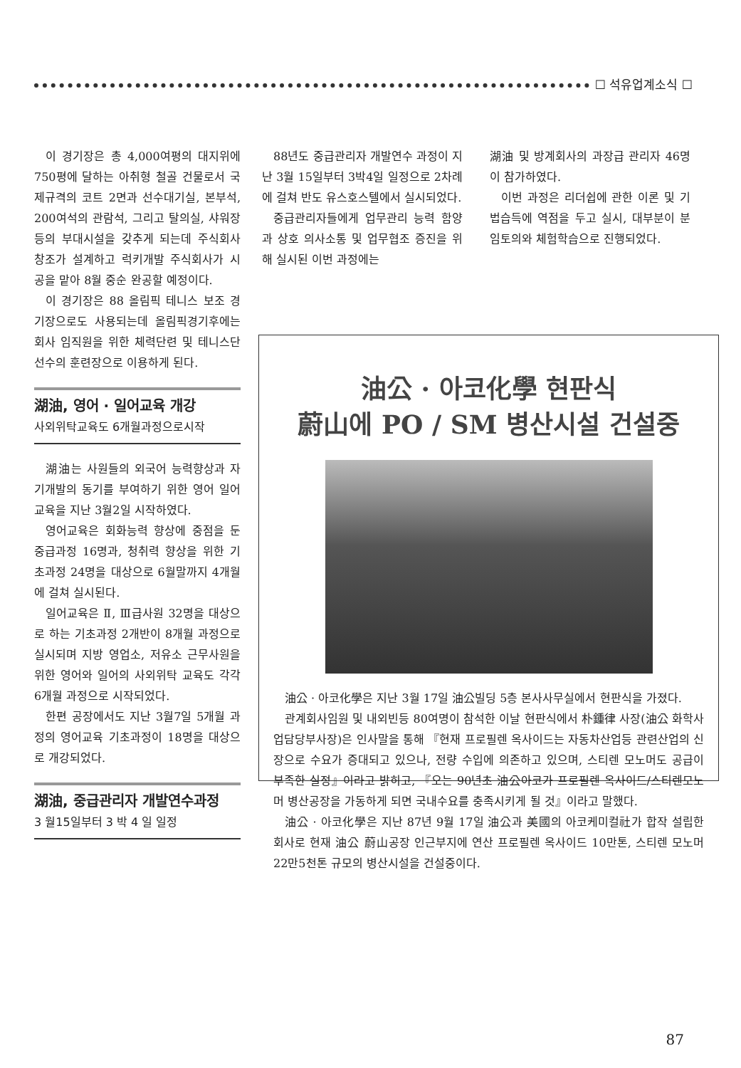☐ 석유업계소식 ☐
이 경기장은 총 4,000여평의 대지위에 750평에 달하는 아취형 철골 건물로서 국제규격의 코트 2면과 선수대기실, 본부석, 200여석의 관람석, 그리고 탈의실, 샤워장 등의 부대시설을 갖추게 되는데 주식회사 창조가 설계하고 럭키개발 주식회사가 시공을 맡아 8월 중순 완공할 예정이다.
이 경기장은 88 올림픽 테니스 보조 경기장으로도 사용되는데 올림픽경기후에는 회사 임직원을 위한 체력단련 및 테니스단 선수의 훈련장으로 이용하게 된다.
湖油, 영어 · 일어교육 개강
사외위탁교육도 6개월과정으로시작
湖油는 사원들의 외국어 능력향상과 자기개발의 동기를 부여하기 위한 영어 일어교육을 지난 3월2일 시작하였다.
영어교육은 회화능력 향상에 중점을 둔 중급과정 16명과, 청취력 향상을 위한 기초과정 24명을 대상으로 6월말까지 4개월에 걸쳐 실시된다.
일어교육은 Ⅱ, Ⅲ급사원 32명을 대상으로 하는 기초과정 2개반이 8개월 과정으로 실시되며 지방 영업소, 저유소 근무사원을 위한 영어와 일어의 사외위탁 교육도 각각 6개월 과정으로 시작되었다.
한편 공장에서도 지난 3월7일 5개월 과정의 영어교육 기초과정이 18명을 대상으로 개강되었다.
湖油, 중급관리자 개발연수과정
3 월15일부터 3 박 4 일 일정
88년도 중급관리자 개발연수 과정이 지난 3월 15일부터 3박4일 일정으로 2차례에 걸쳐 반도 유스호스텔에서 실시되었다.
중급관리자들에게 업무관리 능력 함양과 상호 의사소통 및 업무협조 증진을 위해 실시된 이번 과정에는
湖油 및 방계회사의 과장급 관리자 46명이 참가하였다.
이번 과정은 리더쉽에 관한 이론 및 기법습득에 역점을 두고 실시, 대부분이 분임토의와 체험학습으로 진행되었다.
油公 · 아코化學 현판식
蔚山에 PO / SM 병산시설 건설중
油公 · 아코化學은 지난 3월 17일 油公빌딩 5층 본사사무실에서 현판식을 가졌다.
관계회사임원 및 내외빈등 80여명이 참석한 이날 현판식에서 朴鍾律 사장(油公 화학사업담당부사장)은 인사말을 통해 『현재 프로필렌 옥사이드는 자동차산업등 관련산업의 신장으로 수요가 증대되고 있으나, 전량 수입에 의존하고 있으며, 스티렌 모노머도 공급이 부족한 실정』이라고 밝히고, 『오는 90년초 油公아코가 프로필렌 옥사이드/스티렌모노머 병산공장을 가동하게 되면 국내수요를 충족시키게 될 것』이라고 말했다.
油公 · 아코化學은 지난 87년 9월 17일 油公과 美國의 아코케미컬社가 합작 설립한 회사로 현재 油公 蔚山공장 인근부지에 연산 프로필렌 옥사이드 10만톤, 스티렌 모노머 22만5천톤 규모의 병산시설을 건설중이다.
87